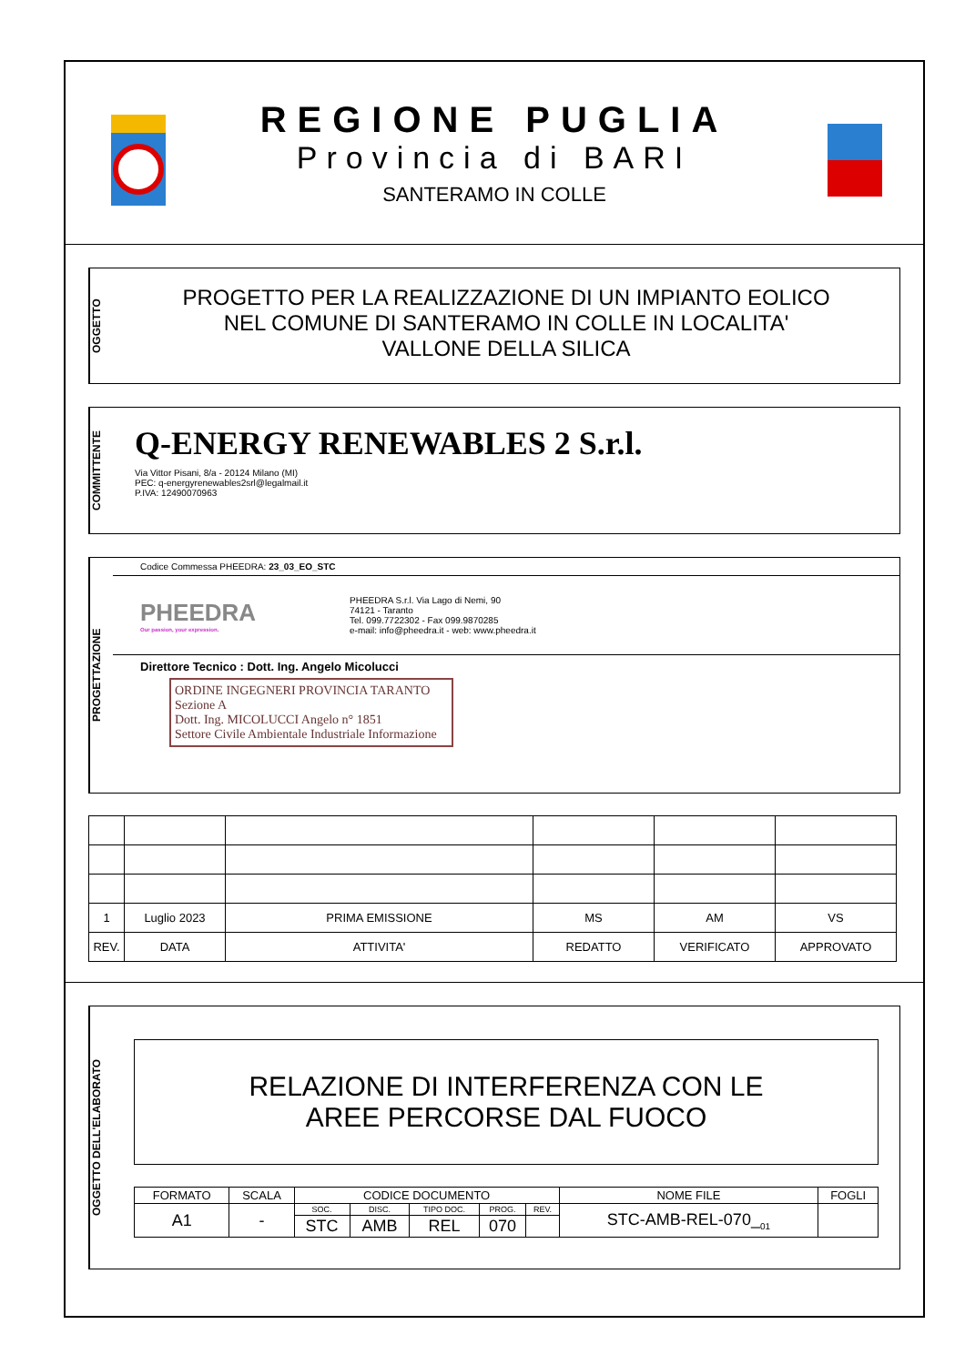REGIONE PUGLIA
Provincia di BARI
SANTERAMO IN COLLE
OGGETTO
PROGETTO PER LA REALIZZAZIONE DI UN IMPIANTO EOLICO
NEL COMUNE DI SANTERAMO IN COLLE IN LOCALITA'
VALLONE DELLA SILICA
COMMITTENTE
Q-ENERGY RENEWABLES 2 S.r.l.
Via Vittor Pisani, 8/a - 20124 Milano (MI)
PEC: q-energyrenewables2srl@legalmail.it
P.IVA: 12490070963
PROGETTAZIONE
Codice Commessa PHEEDRA: 23_03_EO_STC
PHEEDRA
Our passion, your expression.
PHEEDRA S.r.l. Via Lago di Nemi, 90
74121 - Taranto
Tel. 099.7722302 - Fax 099.9870285
e-mail: info@pheedra.it - web: www.pheedra.it
Direttore Tecnico : Dott. Ing. Angelo Micolucci
ORDINE INGEGNERI PROVINCIA TARANTO
Sezione A
Dott. Ing. MICOLUCCI Angelo n° 1851
Settore Civile Ambientale Industriale Informazione
| 1 | Luglio 2023 | PRIMA EMISSIONE | MS | AM | VS |
| REV. | DATA | ATTIVITA' | REDATTO | VERIFICATO | APPROVATO |
OGGETTO DELL'ELABORATO
RELAZIONE DI INTERFERENZA CON LE
AREE PERCORSE DAL FUOCO
| FORMATO | SCALA | CODICE DOCUMENTO | | | | | NOME FILE | FOGLI |
| A1 | - | SOC. | DISC. | TIPO DOC. | PROG. | REV. | STC-AMB-REL-070_<sub>01</sub> | |
| | | STC | AMB | REL | 070 | | | |